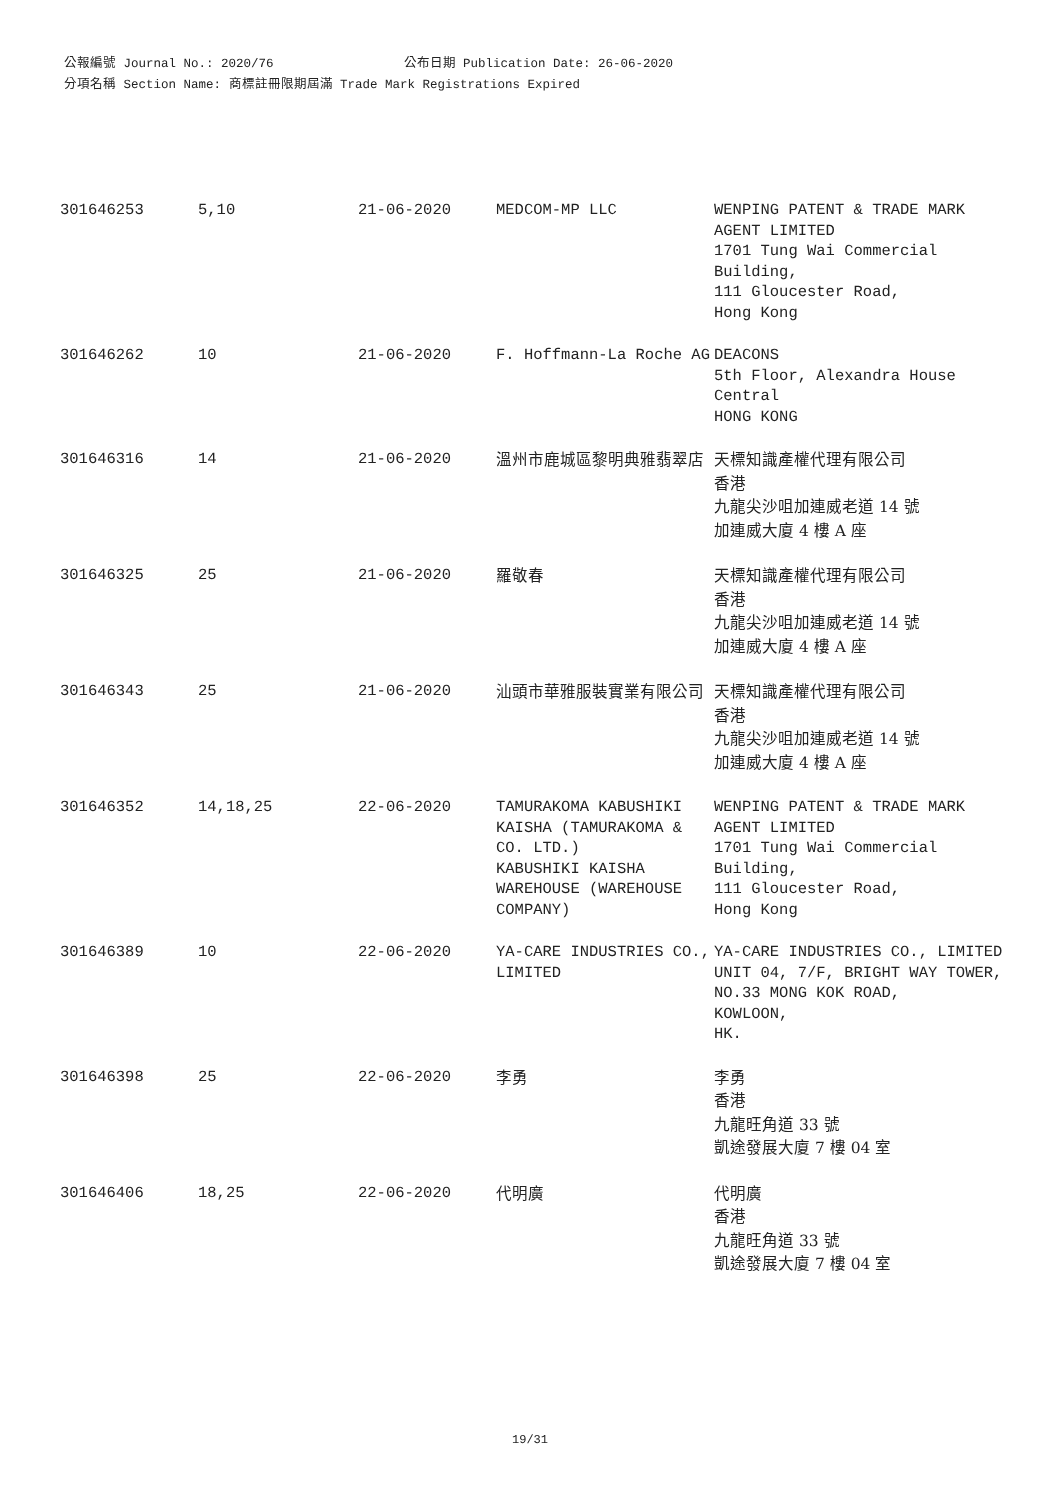公報編號 Journal No.: 2020/76 公布日期 Publication Date: 26-06-2020
分項名稱 Section Name: 商標註冊限期屆滿 Trade Mark Registrations Expired
| 301646253 | 5,10 | 21-06-2020 | MEDCOM-MP LLC | WENPING PATENT & TRADE MARK AGENT LIMITED 1701 Tung Wai Commercial Building, 111 Gloucester Road, Hong Kong |
| 301646262 | 10 | 21-06-2020 | F. Hoffmann-La Roche AG | DEACONS 5th Floor, Alexandra House Central HONG KONG |
| 301646316 | 14 | 21-06-2020 | 溫州市鹿城區黎明典雅翡翠店 | 天標知識產權代理有限公司 香港 九龍尖沙咀加連威老道 14 號 加連威大廈 4 樓 A 座 |
| 301646325 | 25 | 21-06-2020 | 羅敬春 | 天標知識產權代理有限公司 香港 九龍尖沙咀加連威老道 14 號 加連威大廈 4 樓 A 座 |
| 301646343 | 25 | 21-06-2020 | 汕頭市華雅服裝實業有限公司 | 天標知識產權代理有限公司 香港 九龍尖沙咀加連威老道 14 號 加連威大廈 4 樓 A 座 |
| 301646352 | 14,18,25 | 22-06-2020 | TAMURAKOMA KABUSHIKI KAISHA (TAMURAKOMA & CO. LTD.) KABUSHIKI KAISHA WAREHOUSE (WAREHOUSE COMPANY) | WENPING PATENT & TRADE MARK AGENT LIMITED 1701 Tung Wai Commercial Building, 111 Gloucester Road, Hong Kong |
| 301646389 | 10 | 22-06-2020 | YA-CARE INDUSTRIES CO., LIMITED | YA-CARE INDUSTRIES CO., LIMITED UNIT 04, 7/F, BRIGHT WAY TOWER, NO.33 MONG KOK ROAD, KOWLOON, HK. |
| 301646398 | 25 | 22-06-2020 | 李勇 | 李勇 香港 九龍旺角道 33 號 凱途發展大廈 7 樓 04 室 |
| 301646406 | 18,25 | 22-06-2020 | 代明廣 | 代明廣 香港 九龍旺角道 33 號 凱途發展大廈 7 樓 04 室 |
19/31